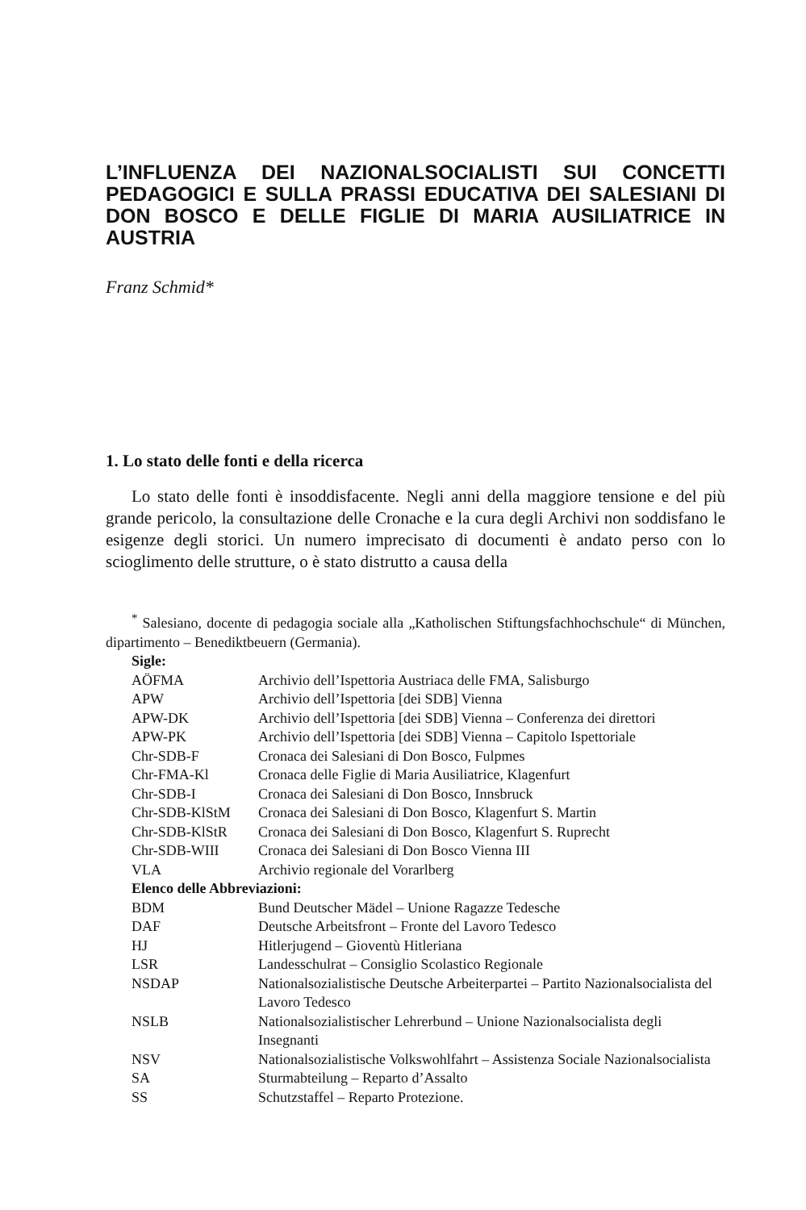L’INFLUENZA DEI NAZIONALSOCIALISTI SUI CONCETTI PEDAGOGICI E SULLA PRASSI EDUCATIVA DEI SALESIANI DI DON BOSCO E DELLE FIGLIE DI MARIA AUSILIATRICE IN AUSTRIA
Franz Schmid*
1. Lo stato delle fonti e della ricerca
Lo stato delle fonti è insoddisfacente. Negli anni della maggiore tensione e del più grande pericolo, la consultazione delle Cronache e la cura degli Archivi non soddisfano le esigenze degli storici. Un numero imprecisato di documenti è andato perso con lo scioglimento delle strutture, o è stato distrutto a causa della
<sup>*</sup> Salesiano, docente di pedagogia sociale alla „Katholischen Stiftungsfachhochschule“ di München, dipartimento – Benediktbeuern (Germania).
| Sigle: | |
| --- | --- |
| AÖFMA | Archivio dell’Ispettoria Austriaca delle FMA, Salisburgo |
| APW | Archivio dell’Ispettoria [dei SDB] Vienna |
| APW-DK | Archivio dell’Ispettoria [dei SDB] Vienna – Conferenza dei direttori |
| APW-PK | Archivio dell’Ispettoria [dei SDB] Vienna – Capitolo Ispettoriale |
| Chr-SDB-F | Cronaca dei Salesiani di Don Bosco, Fulpmes |
| Chr-FMA-Kl | Cronaca delle Figlie di Maria Ausiliatrice, Klagenfurt |
| Chr-SDB-I | Cronaca dei Salesiani di Don Bosco, Innsbruck |
| Chr-SDB-KlStM | Cronaca dei Salesiani di Don Bosco, Klagenfurt S. Martin |
| Chr-SDB-KlStR | Cronaca dei Salesiani di Don Bosco, Klagenfurt S. Ruprecht |
| Chr-SDB-WIII | Cronaca dei Salesiani di Don Bosco Vienna III |
| VLA | Archivio regionale del Vorarlberg |
| Elenco delle Abbreviazioni: | |
| BDM | Bund Deutscher Mädel – Unione Ragazze Tedesche |
| DAF | Deutsche Arbeitsfront – Fronte del Lavoro Tedesco |
| HJ | Hitlerjugend – Gioventù Hitleriana |
| LSR | Landesschulrat – Consiglio Scolastico Regionale |
| NSDAP | Nationalsozialistische Deutsche Arbeiterpartei – Partito Nazionalsocialista del Lavoro Tedesco |
| NSLB | Nationalsozialistischer Lehrerbund – Unione Nazionalsocialista degli Insegnanti |
| NSV | Nationalsozialistische Volkswohlfahrt – Assistenza Sociale Nazionalsocialista |
| SA | Sturmabteilung – Reparto d’Assalto |
| SS | Schutzstaffel – Reparto Protezione. |